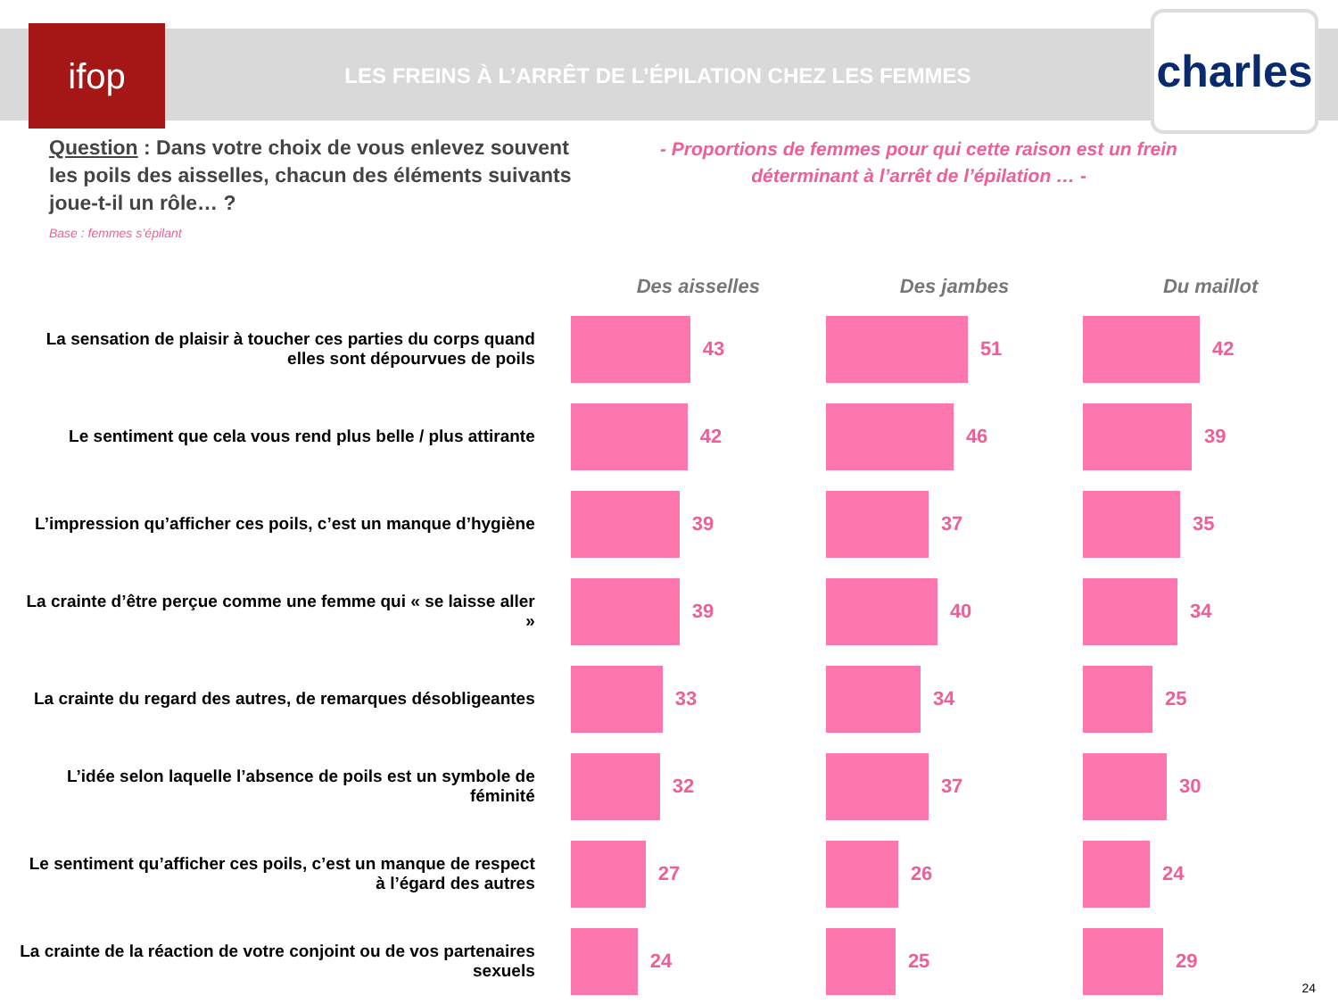ifop
LES FREINS À L’ARRÊT DE L’ÉPILATION CHEZ LES FEMMES
charles
Question : Dans votre choix de vous enlevez souvent les poils des aisselles, chacun des éléments suivants joue-t-il un rôle… ?
Base : femmes s’épilant
- Proportions de femmes pour qui cette raison est un frein déterminant à l’arrêt de l’épilation … -
| | Des aisselles | Des jambes | Du maillot |
| --- | --- | --- | --- |
| La sensation de plaisir à toucher ces parties du corps quand elles sont dépourvues de poils | 43 | 51 | 42 |
| Le sentiment que cela vous rend plus belle / plus attirante | 42 | 46 | 39 |
| L’impression qu’afficher ces poils, c’est un manque d’hygiène | 39 | 37 | 35 |
| La crainte d’être perçue comme une femme qui « se laisse aller » | 39 | 40 | 34 |
| La crainte du regard des autres, de remarques désobligeantes | 33 | 34 | 25 |
| L’idée selon laquelle l’absence de poils est un symbole de féminité | 32 | 37 | 30 |
| Le sentiment qu’afficher ces poils, c’est un manque de respect à l’égard des autres | 27 | 26 | 24 |
| La crainte de la réaction de votre conjoint ou de vos partenaires sexuels | 24 | 25 | 29 |
24